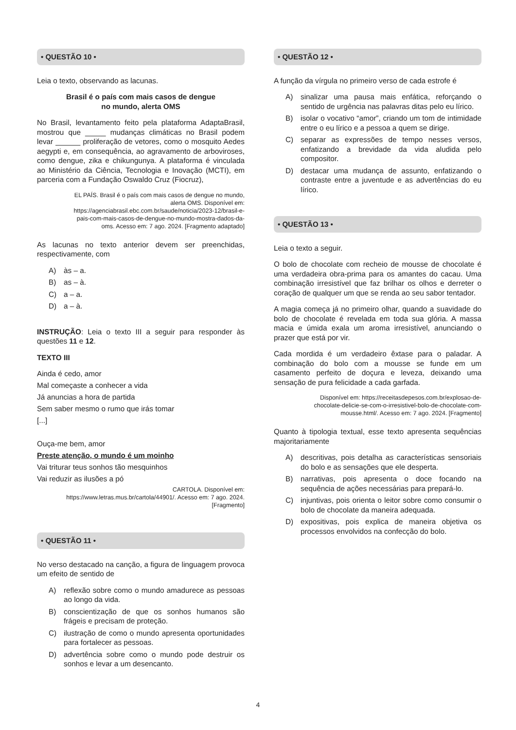• QUESTÃO 10 •
Leia o texto, observando as lacunas.
Brasil é o país com mais casos de dengue
no mundo, alerta OMS
No Brasil, levantamento feito pela plataforma AdaptaBrasil, mostrou que _____ mudanças climáticas no Brasil podem levar ______ proliferação de vetores, como o mosquito Aedes aegypti e, em consequência, ao agravamento de arboviroses, como dengue, zika e chikungunya. A plataforma é vinculada ao Ministério da Ciência, Tecnologia e Inovação (MCTI), em parceria com a Fundação Oswaldo Cruz (Fiocruz),
EL PAÍS. Brasil é o país com mais casos de dengue no mundo, alerta OMS. Disponível em: https://agenciabrasil.ebc.com.br/saude/noticia/2023-12/brasil-e-pais-com-mais-casos-de-dengue-no-mundo-mostra-dados-da-oms. Acesso em: 7 ago. 2024. [Fragmento adaptado]
As lacunas no texto anterior devem ser preenchidas, respectivamente, com
A) às – a.
B) as – à.
C) a – a.
D) a – à.
INSTRUÇÃO: Leia o texto III a seguir para responder às questões 11 e 12.
TEXTO III
Ainda é cedo, amor
Mal começaste a conhecer a vida
Já anuncias a hora de partida
Sem saber mesmo o rumo que irás tomar
[...]
Ouça-me bem, amor
Preste atenção, o mundo é um moinho
Vai triturar teus sonhos tão mesquinhos
Vai reduzir as ilusões a pó
CARTOLA. Disponível em: https://www.letras.mus.br/cartola/44901/. Acesso em: 7 ago. 2024. [Fragmento]
• QUESTÃO 11 •
No verso destacado na canção, a figura de linguagem provoca um efeito de sentido de
A) reflexão sobre como o mundo amadurece as pessoas ao longo da vida.
B) conscientização de que os sonhos humanos são frágeis e precisam de proteção.
C) ilustração de como o mundo apresenta oportunidades para fortalecer as pessoas.
D) advertência sobre como o mundo pode destruir os sonhos e levar a um desencanto.
• QUESTÃO 12 •
A função da vírgula no primeiro verso de cada estrofe é
A) sinalizar uma pausa mais enfática, reforçando o sentido de urgência nas palavras ditas pelo eu lírico.
B) isolar o vocativo “amor”, criando um tom de intimidade entre o eu lírico e a pessoa a quem se dirige.
C) separar as expressões de tempo nesses versos, enfatizando a brevidade da vida aludida pelo compositor.
D) destacar uma mudança de assunto, enfatizando o contraste entre a juventude e as advertências do eu lírico.
• QUESTÃO 13 •
Leia o texto a seguir.
O bolo de chocolate com recheio de mousse de chocolate é uma verdadeira obra-prima para os amantes do cacau. Uma combinação irresistível que faz brilhar os olhos e derreter o coração de qualquer um que se renda ao seu sabor tentador.
A magia começa já no primeiro olhar, quando a suavidade do bolo de chocolate é revelada em toda sua glória. A massa macia e úmida exala um aroma irresistível, anunciando o prazer que está por vir.
Cada mordida é um verdadeiro êxtase para o paladar. A combinação do bolo com a mousse se funde em um casamento perfeito de doçura e leveza, deixando uma sensação de pura felicidade a cada garfada.
Disponível em: https://receitasdepesos.com.br/explosao-de-chocolate-delicie-se-com-o-irresistivel-bolo-de-chocolate-com-mousse.html/. Acesso em: 7 ago. 2024. [Fragmento]
Quanto à tipologia textual, esse texto apresenta sequências majoritariamente
A) descritivas, pois detalha as características sensoriais do bolo e as sensações que ele desperta.
B) narrativas, pois apresenta o doce focando na sequência de ações necessárias para prepará-lo.
C) injuntivas, pois orienta o leitor sobre como consumir o bolo de chocolate da maneira adequada.
D) expositivas, pois explica de maneira objetiva os processos envolvidos na confecção do bolo.
4